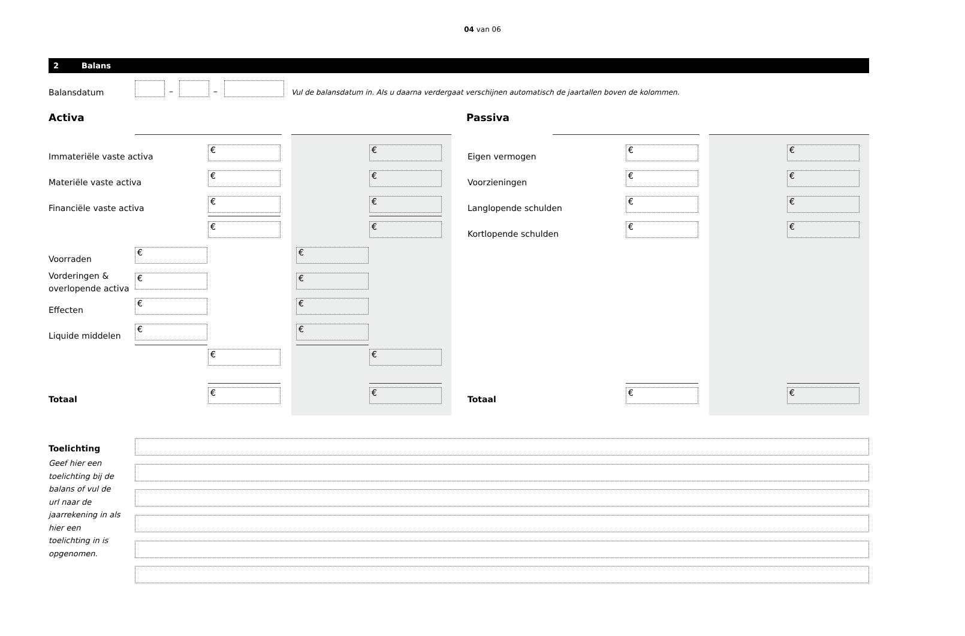04 van 06
2 Balans
Balansdatum – –
Vul de balansdatum in. Als u daarna verdergaat verschijnen automatisch de jaartallen boven de kolommen.
Activa Passiva
Immateriële vaste activa
Materiële vaste activa
Financiële vaste activa
Voorraden
Vorderingen &
overlopende activa
Effecten
Liquide middelen
Totaal
Eigen vermogen
Voorzieningen
Langlopende schulden
Kortlopende schulden
Totaal
€ €
€ €
€ €
€ €
€ €
€ €
€ €
€ €
€ €
€ €
€ €
€ €
€ €
€ €
€ €
Toelichting
Geef hier een toelichting bij de balans of vul de url naar de jaarrekening in als hier een toelichting in is opgenomen.